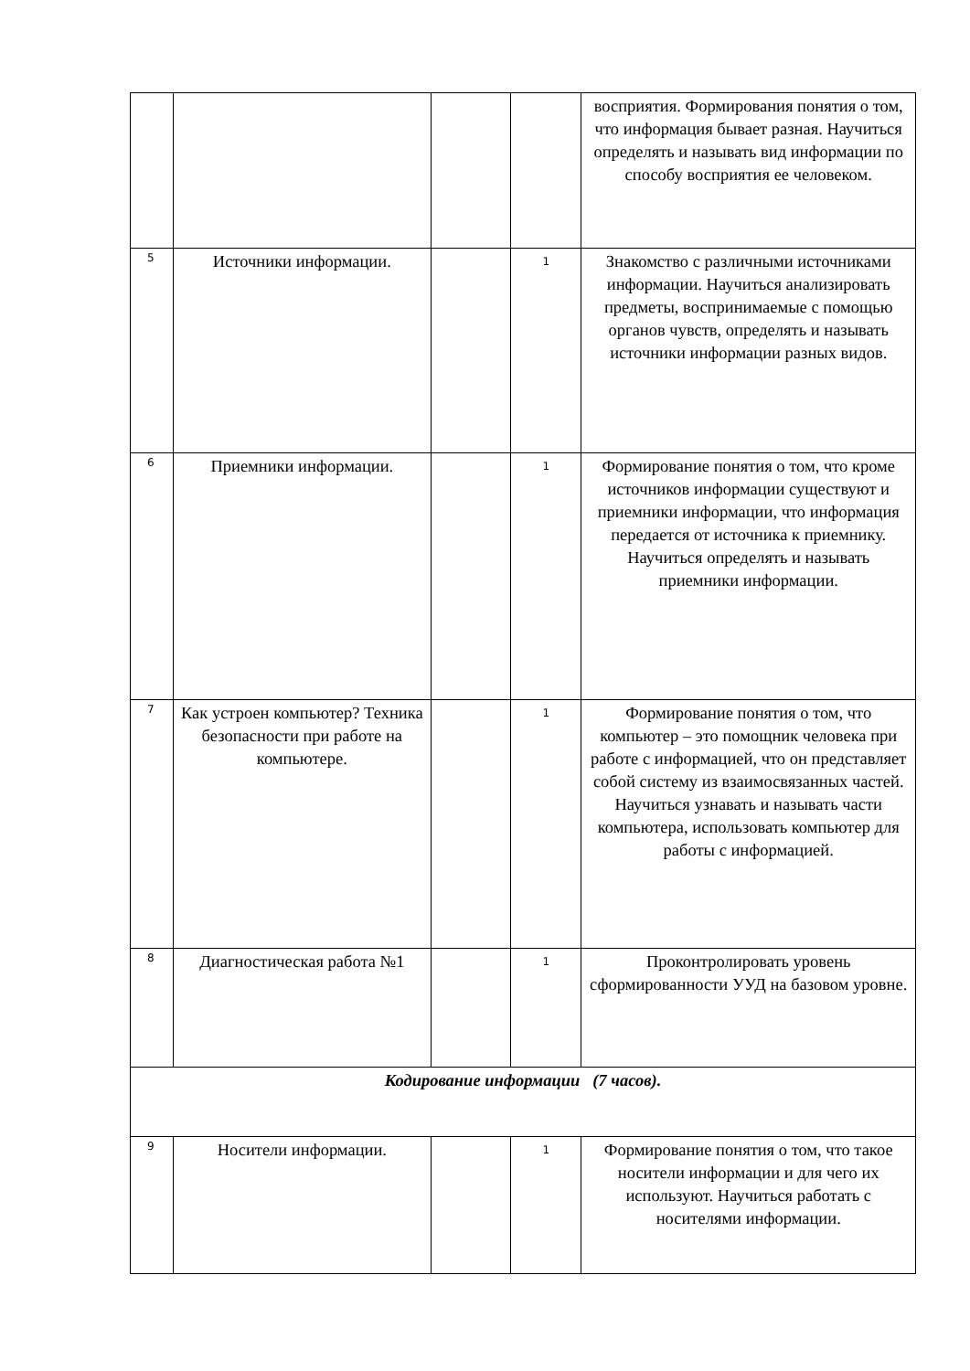| | | | | восприятия. Формирования понятия о том, что информация бывает разная. Научиться определять и называть вид информации по способу восприятия ее человеком. |
| 5 | Источники информации. | | 1 | Знакомство с различными источниками информации. Научиться анализировать предметы, воспринимаемые с помощью органов чувств, определять и называть источники информации разных видов. |
| 6 | Приемники информации. | | 1 | Формирование понятия о том, что кроме источников информации существуют и приемники информации, что информация передается от источника к приемнику. Научиться определять и называть приемники информации. |
| 7 | Как устроен компьютер? Техника безопасности при работе на компьютере. | | 1 | Формирование понятия о том, что компьютер – это помощник человека при работе с информацией, что он представляет собой систему из взаимосвязанных частей. Научиться узнавать и называть части компьютера, использовать компьютер для работы с информацией. |
| 8 | Диагностическая работа №1 | | 1 | Проконтролировать уровень сформированности УУД на базовом уровне. |
| Кодирование информации (7 часов). | | | | |
| 9 | Носители информации. | | 1 | Формирование понятия о том, что такое носители информации и для чего их используют. Научиться работать с носителями информации. |